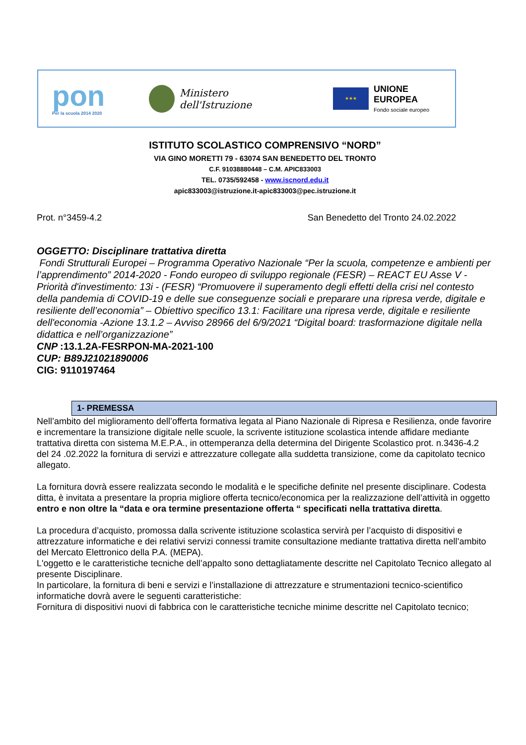pon
Per la scuola 2014 2020
Ministero dell'Istruzione
★★★
UNIONE EUROPEA
Fondo sociale europeo
ISTITUTO SCOLASTICO COMPRENSIVO “NORD”
VIA GINO MORETTI 79 - 63074 SAN BENEDETTO DEL TRONTO
C.F. 91038880448 – C.M. APIC833003
TEL. 0735/592458 - www.iscnord.edu.it
apic833003@istruzione.it-apic833003@pec.istruzione.it
Prot. n°3459-4.2 San Benedetto del Tronto 24.02.2022
OGGETTO: Disciplinare trattativa diretta
Fondi Strutturali Europei – Programma Operativo Nazionale “Per la scuola, competenze e ambienti per l’apprendimento” 2014-2020 - Fondo europeo di sviluppo regionale (FESR) – REACT EU Asse V - Priorità d'investimento: 13i - (FESR) “Promuovere il superamento degli effetti della crisi nel contesto della pandemia di COVID-19 e delle sue conseguenze sociali e preparare una ripresa verde, digitale e resiliente dell’economia” – Obiettivo specifico 13.1: Facilitare una ripresa verde, digitale e resiliente dell'economia -Azione 13.1.2 – Avviso 28966 del 6/9/2021 “Digital board: trasformazione digitale nella didattica e nell’organizzazione”
CNP :13.1.2A-FESRPON-MA-2021-100
CUP: B89J21021890006
CIG: 9110197464
1- PREMESSA
Nell’ambito del miglioramento dell’offerta formativa legata al Piano Nazionale di Ripresa e Resilienza, onde favorire e incrementare la transizione digitale nelle scuole, la scrivente istituzione scolastica intende affidare mediante trattativa diretta con sistema M.E.P.A., in ottemperanza della determina del Dirigente Scolastico prot. n.3436-4.2 del 24 .02.2022 la fornitura di servizi e attrezzature collegate alla suddetta transizione, come da capitolato tecnico allegato.
La fornitura dovrà essere realizzata secondo le modalità e le specifiche definite nel presente disciplinare. Codesta ditta, è invitata a presentare la propria migliore offerta tecnico/economica per la realizzazione dell’attività in oggetto entro e non oltre la “data e ora termine presentazione offerta “ specificati nella trattativa diretta.
La procedura d’acquisto, promossa dalla scrivente istituzione scolastica servirà per l’acquisto di dispositivi e attrezzature informatiche e dei relativi servizi connessi tramite consultazione mediante trattativa diretta nell’ambito del Mercato Elettronico della P.A. (MEPA).
L'oggetto e le caratteristiche tecniche dell’appalto sono dettagliatamente descritte nel Capitolato Tecnico allegato al presente Disciplinare.
In particolare, la fornitura di beni e servizi e l’installazione di attrezzature e strumentazioni tecnico-scientifico informatiche dovrà avere le seguenti caratteristiche:
Fornitura di dispositivi nuovi di fabbrica con le caratteristiche tecniche minime descritte nel Capitolato tecnico;